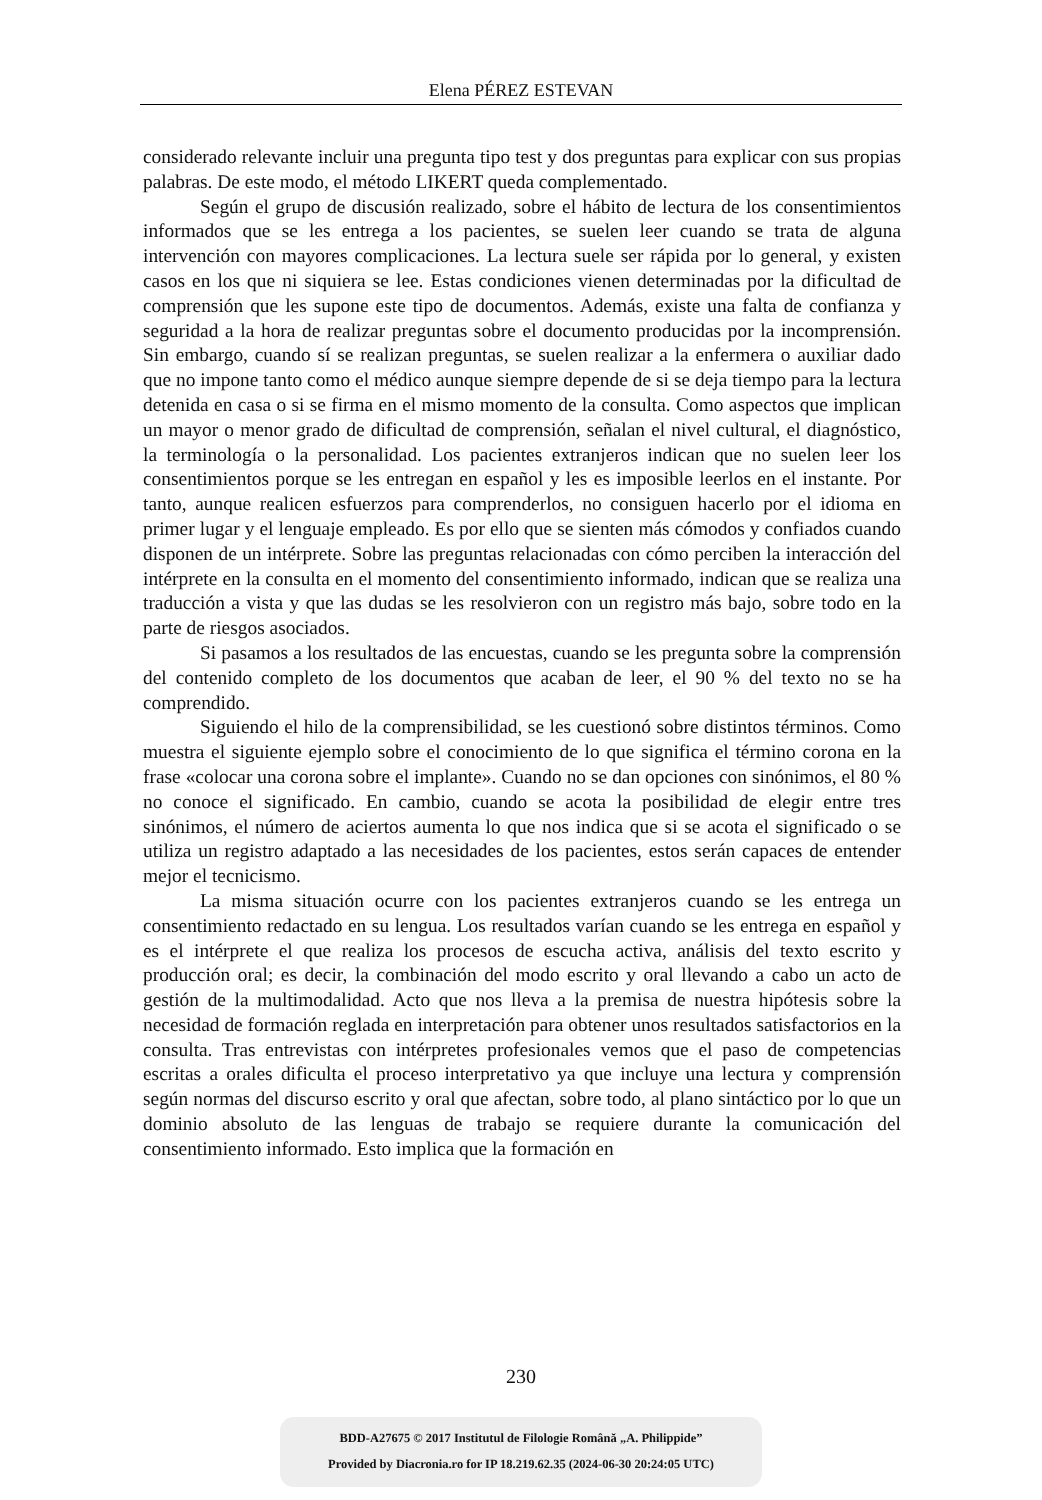Elena PÉREZ ESTEVAN
considerado relevante incluir una pregunta tipo test y dos preguntas para explicar con sus propias palabras. De este modo, el método LIKERT queda complementado.
Según el grupo de discusión realizado, sobre el hábito de lectura de los consentimientos informados que se les entrega a los pacientes, se suelen leer cuando se trata de alguna intervención con mayores complicaciones. La lectura suele ser rápida por lo general, y existen casos en los que ni siquiera se lee. Estas condiciones vienen determinadas por la dificultad de comprensión que les supone este tipo de documentos. Además, existe una falta de confianza y seguridad a la hora de realizar preguntas sobre el documento producidas por la incomprensión. Sin embargo, cuando sí se realizan preguntas, se suelen realizar a la enfermera o auxiliar dado que no impone tanto como el médico aunque siempre depende de si se deja tiempo para la lectura detenida en casa o si se firma en el mismo momento de la consulta. Como aspectos que implican un mayor o menor grado de dificultad de comprensión, señalan el nivel cultural, el diagnóstico, la terminología o la personalidad. Los pacientes extranjeros indican que no suelen leer los consentimientos porque se les entregan en español y les es imposible leerlos en el instante. Por tanto, aunque realicen esfuerzos para comprenderlos, no consiguen hacerlo por el idioma en primer lugar y el lenguaje empleado. Es por ello que se sienten más cómodos y confiados cuando disponen de un intérprete. Sobre las preguntas relacionadas con cómo perciben la interacción del intérprete en la consulta en el momento del consentimiento informado, indican que se realiza una traducción a vista y que las dudas se les resolvieron con un registro más bajo, sobre todo en la parte de riesgos asociados.
Si pasamos a los resultados de las encuestas, cuando se les pregunta sobre la comprensión del contenido completo de los documentos que acaban de leer, el 90 % del texto no se ha comprendido.
Siguiendo el hilo de la comprensibilidad, se les cuestionó sobre distintos términos. Como muestra el siguiente ejemplo sobre el conocimiento de lo que significa el término corona en la frase «colocar una corona sobre el implante». Cuando no se dan opciones con sinónimos, el 80 % no conoce el significado. En cambio, cuando se acota la posibilidad de elegir entre tres sinónimos, el número de aciertos aumenta lo que nos indica que si se acota el significado o se utiliza un registro adaptado a las necesidades de los pacientes, estos serán capaces de entender mejor el tecnicismo.
La misma situación ocurre con los pacientes extranjeros cuando se les entrega un consentimiento redactado en su lengua. Los resultados varían cuando se les entrega en español y es el intérprete el que realiza los procesos de escucha activa, análisis del texto escrito y producción oral; es decir, la combinación del modo escrito y oral llevando a cabo un acto de gestión de la multimodalidad. Acto que nos lleva a la premisa de nuestra hipótesis sobre la necesidad de formación reglada en interpretación para obtener unos resultados satisfactorios en la consulta. Tras entrevistas con intérpretes profesionales vemos que el paso de competencias escritas a orales dificulta el proceso interpretativo ya que incluye una lectura y comprensión según normas del discurso escrito y oral que afectan, sobre todo, al plano sintáctico por lo que un dominio absoluto de las lenguas de trabajo se requiere durante la comunicación del consentimiento informado. Esto implica que la formación en
230
BDD-A27675 © 2017 Institutul de Filologie Română „A. Philippide”
Provided by Diacronia.ro for IP 18.219.62.35 (2024-06-30 20:24:05 UTC)